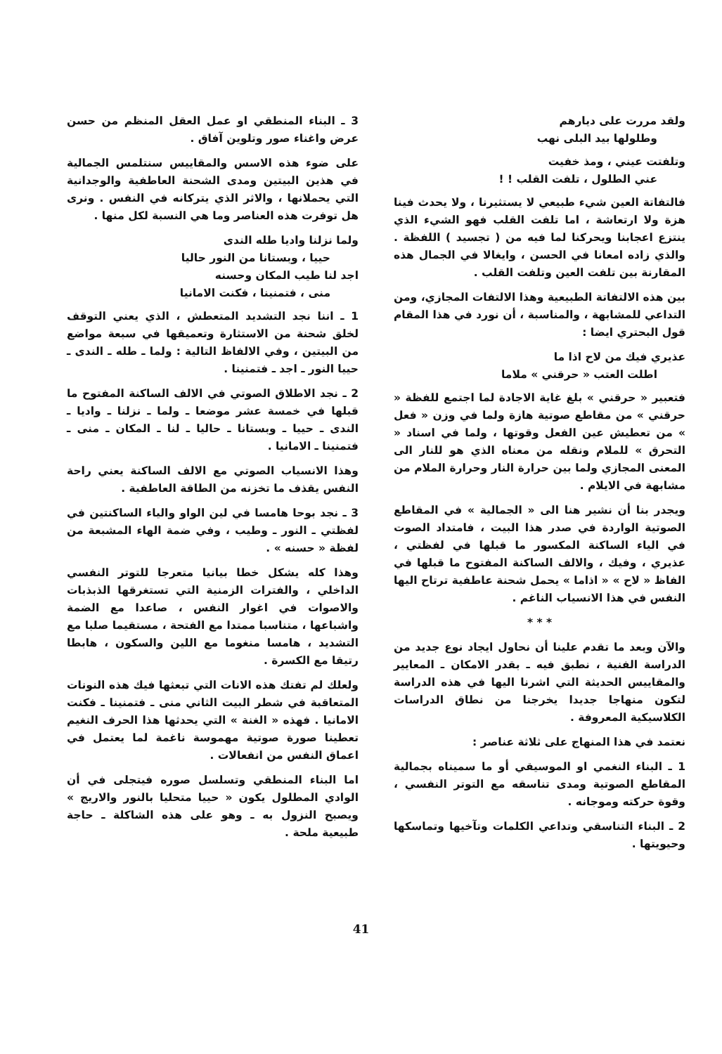ولقد مررت على ديارهم
وطلولها بيد البلى نهب
وتلفتت عيني ، ومذ خفيت
عني الطلول ، تلفت القلب ! !
فالتفاتة العين شيء طبيعي لا يستثيرنا ، ولا يحدث فينا هزة ولا ارتعاشة ، اما تلفت القلب فهو الشيء الذي ينتزع اعجابنا ويحركنا لما فيه من ( تجسيد ) اللفظة . والذي زاده امعانا في الحسن ، وايغالا في الجمال هذه المقارنة بين تلفت العين وتلفت القلب .
بين هذه الالتفاتة الطبيعية وهذا الالتفات المجازي، ومن التداعي للمشابهة ، والمناسبة ، أن نورد في هذا المقام قول البحتري ايضا :
عذيري فيك من لاح اذا ما
اطلت العتب « حرقني » ملاما
فتعبير « حرقني » بلغ غاية الاجادة لما اجتمع للفظة « حرقني » من مقاطع صوتية هازة ولما في وزن « فعل » من تعطيش عين الفعل وقوتها ، ولما في اسناد « التحرق » للملام ونقله من معناه الذي هو للنار الى المعنى المجازي ولما بين حرارة النار وحرارة الملام من مشابهة في الايلام .
ويجدر بنا أن نشير هنا الى « الجمالية » في المقاطع الصوتية الواردة في صدر هذا البيت ، فامتداد الصوت في الياء الساكنة المكسور ما قبلها في لفظتي ، عذيري ، وفيك ، والالف الساكنة المفتوح ما قبلها في الفاظ « لاح » « اذاما » يحمل شحنة عاطفية ترتاح اليها النفس في هذا الانسياب الناغم .
* * *
والآن وبعد ما تقدم علينا أن نحاول ايجاد نوع جديد من الدراسة الفنية ، نطبق فيه ـ بقدر الامكان ـ المعايير والمقاييس الحديثة التي اشرنا اليها في هذه الدراسة لتكون منهاجا جديدا يخرجنا من نطاق الدراسات الكلاسيكية المعروفة .
نعتمد في هذا المنهاج على ثلاثة عناصر :
1 ـ البناء النغمي او الموسيقي أو ما سميناه بجمالية المقاطع الصوتية ومدى تناسقه مع التوتر النفسي ، وقوة حركته وموجانه .
2 ـ البناء التناسقي وتداعي الكلمات وتآخيها وتماسكها وحيويتها .
3 ـ البناء المنطقي او عمل العقل المنظم من حسن عرض واغناء صور وتلوين آفاق .
على ضوء هذه الاسس والمقاييس سنتلمس الجمالية في هذين البيتين ومدى الشحنة العاطفية والوجدانية التي يحملانها ، والاثر الذي يتركانه في النفس . ونرى هل توفرت هذه العناصر وما هي النسبة لكل منها .
ولما نزلنا واديا طله الندى
حييا ، وبستانا من النور حاليا
اجد لنا طيب المكان وحسنه
منى ، فتمنينا ، فكنت الامانيا
1 ـ اننا نجد التشديد المتعطش ، الذي يعني التوقف لخلق شحنة من الاستثارة وتعميقها في سبعة مواضع من البيتين ، وفي الالفاظ التالية : ولما ـ طله ـ الندى ـ حييا النور ـ اجد ـ فتمنينا .
2 ـ نجد الاطلاق الصوتي في الالف الساكنة المفتوح ما قبلها في خمسة عشر موضعا ـ ولما ـ نزلنا ـ واديا ـ الندى ـ حييا ـ وبستانا ـ حاليا ـ لنا ـ المكان ـ منى ـ فتمنينا ـ الامانيا .
وهذا الانسياب الصوتي مع الالف الساكنة يعني راحة النفس يقذف ما تخزنه من الطاقة العاطفية .
3 ـ نجد بوحا هامسا في لين الواو والياء الساكنتين في لفظتي ـ النور ـ وطيب ، وفي ضمة الهاء المشبعة من لفظة « حسنه » .
وهذا كله يشكل خطا بيانيا متعرجا للتوتر النفسي الداخلي ، والفترات الزمنية التي تستغرقها الذبذبات والاصوات في اغوار النفس ، صاعدا مع الضمة واشباعها ، متناسبا ممتدا مع الفتحة ، مستقيما صلبا مع التشديد ، هامسا منغوما مع اللين والسكون ، هابطا رتيقا مع الكسرة .
ولعلك لم تفتك هذه الانات التي تبعثها فيك هذه النونات المتعاقبة في شطر البيت الثاني منى ـ فتمنينا ـ فكنت الامانيا . فهذه « الغنة » التي يحدثها هذا الحرف النغيم تعطينا صورة صوتية مهموسة ناغمة لما يعتمل في اعماق النفس من انفعالات .
اما البناء المنطقي وتسلسل صوره فيتجلى في أن الوادي المطلول يكون « حييا متحليا بالنور والاريج » ويصبح النزول به ـ وهو على هذه الشاكلة ـ حاجة طبيعية ملحة .
41